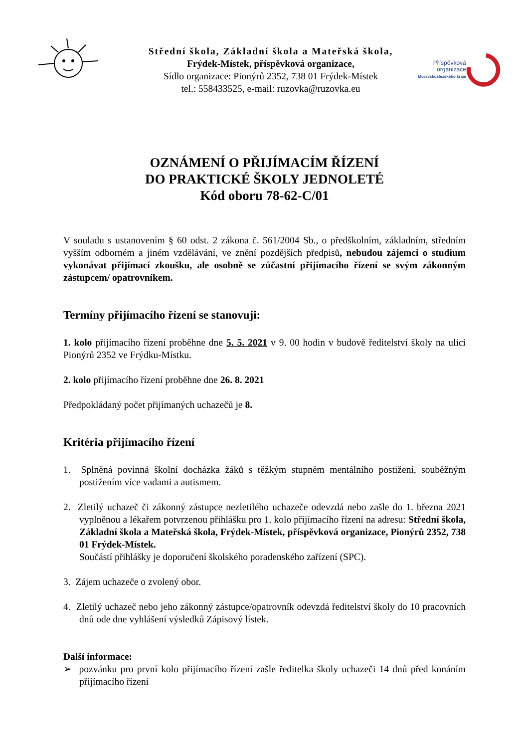Střední škola, Základní škola a Mateřská škola,
Frýdek-Místek, příspěvková organizace,
Sídlo organizace: Pionýrů 2352, 738 01 Frýdek-Místek
tel.: 558433525, e-mail: ruzovka@ruzovka.eu
Příspěvková organizace
Moravskoslezského kraje
OZNÁMENÍ O PŘIJÍMACÍM ŘÍZENÍ
DO PRAKTICKÉ ŠKOLY JEDNOLETÉ
Kód oboru 78-62-C/01
V souladu s ustanovením § 60 odst. 2 zákona č. 561/2004 Sb., o předškolním, základním, středním vyšším odborném a jiném vzdělávání, ve znění pozdějších předpisů, nebudou zájemci o studium vykonávat přijímací zkoušku, ale osobně se zúčastní přijímacího řízení se svým zákonným zástupcem/ opatrovníkem.
Termíny přijímacího řízení se stanovuji:
1. kolo přijímacího řízení proběhne dne 5. 5. 2021 v 9. 00 hodin v budově ředitelství školy na ulici Pionýrů 2352 ve Frýdku-Místku.
2. kolo přijímacího řízení proběhne dne 26. 8. 2021
Předpokládaný počet přijímaných uchazečů je 8.
Kritéria přijímacího řízení
1. Splněná povinná školní docházka žáků s těžkým stupněm mentálního postižení, souběžným postižením více vadami a autismem.
2. Zletilý uchazeč či zákonný zástupce nezletilého uchazeče odevzdá nebo zašle do 1. března 2021 vyplněnou a lékařem potvrzenou přihlášku pro 1. kolo přijímacího řízení na adresu: Střední škola, Základní škola a Mateřská škola, Frýdek-Místek, příspěvková organizace, Pionýrů 2352, 738 01 Frýdek-Místek.
Součástí přihlášky je doporučení školského poradenského zařízení (SPC).
3. Zájem uchazeče o zvolený obor.
4. Zletilý uchazeč nebo jeho zákonný zástupce/opatrovník odevzdá ředitelství školy do 10 pracovních dnů ode dne vyhlášení výsledků Zápisový lístek.
Další informace:
➢ pozvánku pro první kolo přijímacího řízení zašle ředitelka školy uchazeči 14 dnů před konáním přijímacího řízení